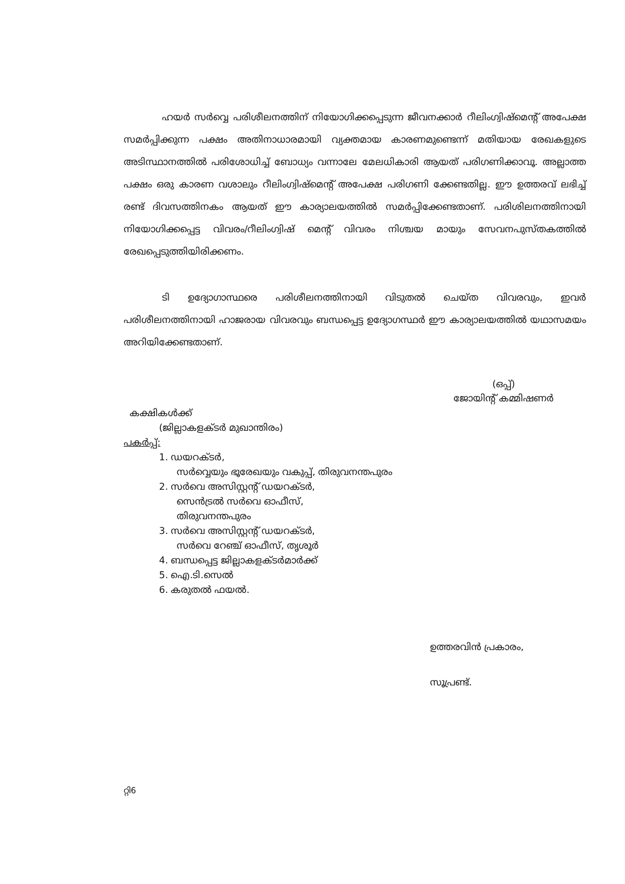ഹയർ സർവ്വെ പരിശീലനത്തിന് നിയോഗിക്കപ്പെടുന്ന ജീവനക്കാർ റീലിംഗ്വിഷ്മെന്റ് അപേക്ഷ സമർപ്പിക്കുന്ന പക്ഷം അതിനാധാരമായി വ്യക്തമായ കാരണമുണ്ടെന്ന് മതിയായ രേഖകളുടെ അടിസ്ഥാനത്തിൽ പരിശോധിച്ച് ബോധ്യം വന്നാലേ മേലധികാരി ആയത് പരിഗണിക്കാവൂ. അല്ലാത്ത പക്ഷം ഒരു കാരണ വശാലും റീലിംഗ്വിഷ്മെന്റ് അപേക്ഷ പരിഗണി ക്കേണ്ടതില്ല. ഈ ഉത്തരവ് ലഭിച്ച് രണ്ട് ദിവസത്തിനകം ആയത് ഈ കാര്യാലയത്തിൽ സമർപ്പിക്കേണ്ടതാണ്. പരിശിലനത്തിനായി നിയോഗിക്കപ്പെട്ട വിവരം/റീലിംഗ്വിഷ് മെന്റ് വിവരം നിശ്ചയ മായും സേവനപുസ്തകത്തിൽ രേഖപ്പെടുത്തിയിരിക്കണം.
ടി ഉദ്യോഗാസ്ഥരെ പരിശീലനത്തിനായി വിടുതൽ ചെയ്ത വിവരവും, ഇവർ പരിശീലനത്തിനായി ഹാജരായ വിവരവും ബന്ധപ്പെട്ട ഉദ്യോഗസ്ഥർ ഈ കാര്യാലയത്തിൽ യഥാസമയം അറിയിക്കേണ്ടതാണ്.
(ഒപ്പ്)
ജോയിന്റ് കമ്മിഷണർ
കക്ഷികൾക്ക്
(ജില്ലാകളക്ടർ മുഖാന്തിരം)
പകർപ്പ്:
1. ഡയറക്ടർ,
സർവ്വെയും ഭൂരേഖയും വകുപ്പ്, തിരുവനന്തപുരം
2. സർവെ അസിസ്റ്റന്റ് ഡയറക്ടർ,
സെൻട്രൽ സർവെ ഓഫീസ്,
തിരുവനന്തപുരം
3. സർവെ അസിസ്റ്റന്റ് ഡയറക്ടർ,
സർവെ റേഞ്ച് ഓഫീസ്, തൃശൂർ
4. ബന്ധപ്പെട്ട ജില്ലാകളക്ടർമാർക്ക്
5. ഐ.ടി.സെൽ
6. കരുതൽ ഫയൽ.
ഉത്തരവിൻ പ്രകാരം,
സൂപ്രണ്ട്.
റ്റി6